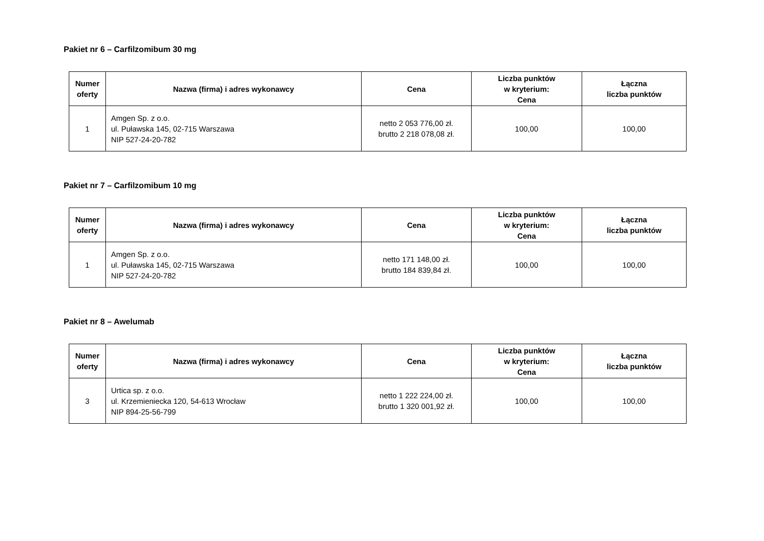Pakiet nr 6 – Carfilzomibum 30 mg
| Numer oferty | Nazwa (firma) i adres wykonawcy | Cena | Liczba punktów w kryterium: Cena | Łączna liczba punktów |
| --- | --- | --- | --- | --- |
| 1 | Amgen Sp. z o.o. ul. Puławska 145, 02-715 Warszawa NIP 527-24-20-782 | netto 2 053 776,00 zł. brutto 2 218 078,08 zł. | 100,00 | 100,00 |
Pakiet nr 7 – Carfilzomibum 10 mg
| Numer oferty | Nazwa (firma) i adres wykonawcy | Cena | Liczba punktów w kryterium: Cena | Łączna liczba punktów |
| --- | --- | --- | --- | --- |
| 1 | Amgen Sp. z o.o. ul. Puławska 145, 02-715 Warszawa NIP 527-24-20-782 | netto 171 148,00 zł. brutto 184 839,84 zł. | 100,00 | 100,00 |
Pakiet nr 8 – Awelumab
| Numer oferty | Nazwa (firma) i adres wykonawcy | Cena | Liczba punktów w kryterium: Cena | Łączna liczba punktów |
| --- | --- | --- | --- | --- |
| 3 | Urtica sp. z o.o. ul. Krzemieniecka 120, 54-613 Wrocław NIP 894-25-56-799 | netto 1 222 224,00 zł. brutto 1 320 001,92 zł. | 100,00 | 100,00 |